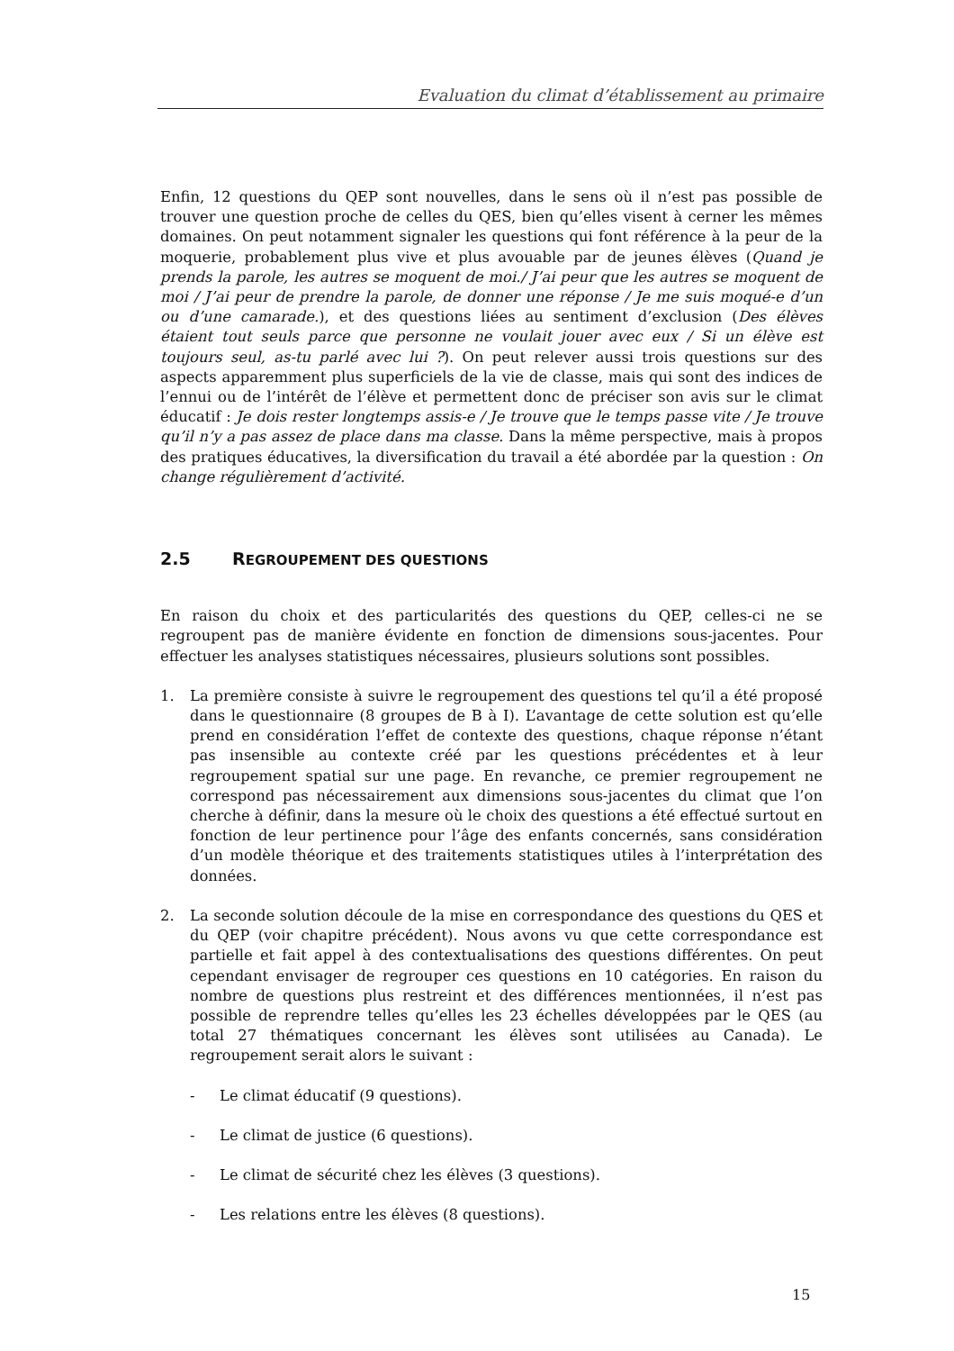Evaluation du climat d’établissement au primaire
Enfin, 12 questions du QEP sont nouvelles, dans le sens où il n’est pas possible de trouver une question proche de celles du QES, bien qu’elles visent à cerner les mêmes domaines. On peut notamment signaler les questions qui font référence à la peur de la moquerie, probablement plus vive et plus avouable par de jeunes élèves (Quand je prends la parole, les autres se moquent de moi./ J’ai peur que les autres se moquent de moi / J’ai peur de prendre la parole, de donner une réponse / Je me suis moqué-e d’un ou d’une camarade.), et des questions liées au sentiment d’exclusion (Des élèves étaient tout seuls parce que personne ne voulait jouer avec eux / Si un élève est toujours seul, as-tu parlé avec lui ?). On peut relever aussi trois questions sur des aspects apparemment plus superficiels de la vie de classe, mais qui sont des indices de l’ennui ou de l’intérêt de l’élève et permettent donc de préciser son avis sur le climat éducatif : Je dois rester longtemps assis-e / Je trouve que le temps passe vite / Je trouve qu’il n’y a pas assez de place dans ma classe. Dans la même perspective, mais à propos des pratiques éducatives, la diversification du travail a été abordée par la question : On change régulièrement d’activité.
2.5 REGROUPEMENT DES QUESTIONS
En raison du choix et des particularités des questions du QEP, celles-ci ne se regroupent pas de manière évidente en fonction de dimensions sous-jacentes. Pour effectuer les analyses statistiques nécessaires, plusieurs solutions sont possibles.
1. La première consiste à suivre le regroupement des questions tel qu’il a été proposé dans le questionnaire (8 groupes de B à I). L’avantage de cette solution est qu’elle prend en considération l’effet de contexte des questions, chaque réponse n’étant pas insensible au contexte créé par les questions précédentes et à leur regroupement spatial sur une page. En revanche, ce premier regroupement ne correspond pas nécessairement aux dimensions sous-jacentes du climat que l’on cherche à définir, dans la mesure où le choix des questions a été effectué surtout en fonction de leur pertinence pour l’âge des enfants concernés, sans considération d’un modèle théorique et des traitements statistiques utiles à l’interprétation des données.
2. La seconde solution découle de la mise en correspondance des questions du QES et du QEP (voir chapitre précédent). Nous avons vu que cette correspondance est partielle et fait appel à des contextualisations des questions différentes. On peut cependant envisager de regrouper ces questions en 10 catégories. En raison du nombre de questions plus restreint et des différences mentionnées, il n’est pas possible de reprendre telles qu’elles les 23 échelles développées par le QES (au total 27 thématiques concernant les élèves sont utilisées au Canada). Le regroupement serait alors le suivant :
- Le climat éducatif (9 questions).
- Le climat de justice (6 questions).
- Le climat de sécurité chez les élèves (3 questions).
- Les relations entre les élèves (8 questions).
15